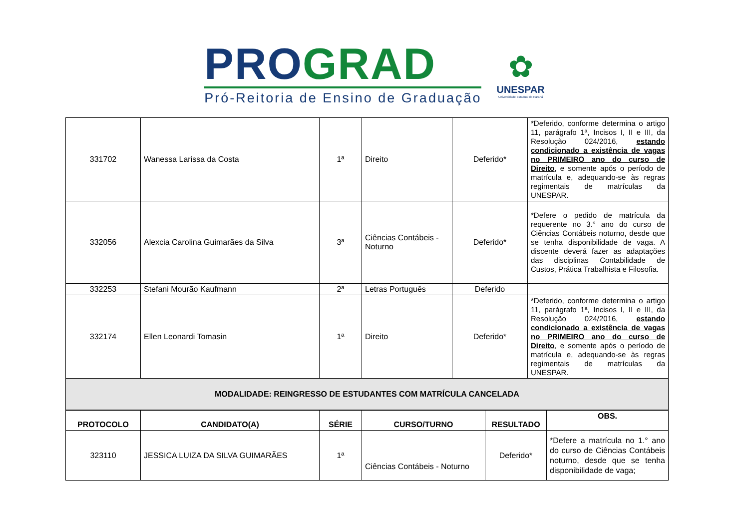PRO GRAD
Pró-Reitoria de Ensino de Graduação
✿
UNESPAR
Universidade Estadual do Paraná
| 331702 | Wanessa Larissa da Costa | 1ª | Direito | Deferido* | *Deferido, conforme determina o artigo 11, parágrafo 1ª, Incisos I, II e III, da Resolução 024/2016, estando condicionado a existência de vagas no PRIMEIRO ano do curso de Direito , e somente após o período de matrícula e, adequando-se às regras regimentais de matrículas da UNESPAR. |
| 332056 | Alexcia Carolina Guimarães da Silva | 3ª | Ciências Contábeis - Noturno | Deferido* | *Defere o pedido de matrícula da requerente no 3.° ano do curso de Ciências Contábeis noturno, desde que se tenha disponibilidade de vaga. A discente deverá fazer as adaptações das disciplinas Contabilidade de Custos, Prática Trabalhista e Filosofia. |
| 332253 | Stefani Mourão Kaufmann | 2ª | Letras Português | Deferido | |
| 332174 | Ellen Leonardi Tomasin | 1ª | Direito | Deferido* | *Deferido, conforme determina o artigo 11, parágrafo 1ª, Incisos I, II e III, da Resolução 024/2016, estando condicionado a existência de vagas no PRIMEIRO ano do curso de Direito , e somente após o período de matrícula e, adequando-se às regras regimentais de matrículas da UNESPAR. |
| MODALIDADE: REINGRESSO DE ESTUDANTES COM MATRÍCULA CANCELADA | | | | | |
| PROTOCOLO | CANDIDATO(A) | SÉRIE | CURSO/TURNO | RESULTADO | OBS. |
| --- | --- | --- | --- | --- | --- |
| 323110 | JESSICA LUIZA DA SILVA GUIMARÃES | 1ª | Ciências Contábeis - Noturno | Deferido* | *Defere a matrícula no 1.° ano do curso de Ciências Contábeis noturno, desde que se tenha disponibilidade de vaga; |